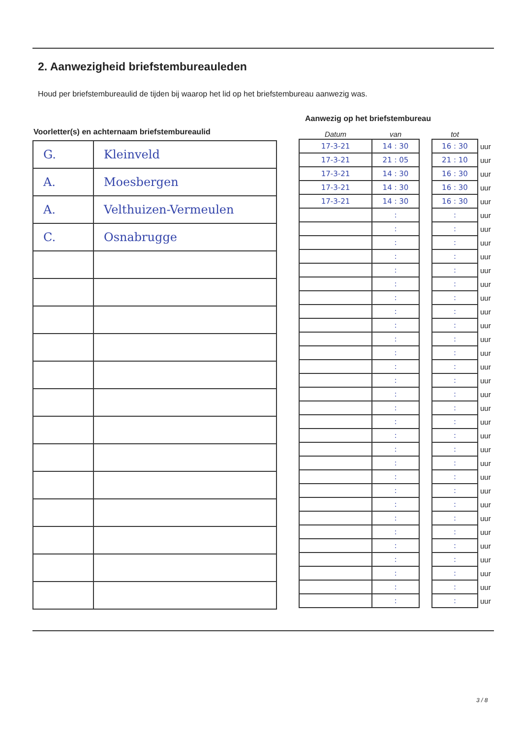2. Aanwezigheid briefstembureauleden
Houd per briefstembureaulid de tijden bij waarop het lid op het briefstembureau aanwezig was.
Aanwezig op het briefstembureau
Voorletter(s) en achternaam briefstembureaulid
| G. | Kleinveld |
| A. | Moesbergen |
| A. | Velthuizen-Vermeulen |
| C. | Osnabrugge |
| Datum | van | | tot | |
| --- | --- | --- | --- | --- |
| 17-3-21 | 14 : 30 | | 16 : 30 | uur |
| 17-3-21 | 21 : 05 | | 21 : 10 | uur |
| 17-3-21 | 14 : 30 | | 16 : 30 | uur |
| 17-3-21 | 14 : 30 | | 16 : 30 | uur |
| 17-3-21 | 14 : 30 | | 16 : 30 | uur |
| | : | | : | uur |
| | : | | : | uur |
| | : | | : | uur |
| | : | | : | uur |
| | : | | : | uur |
| | : | | : | uur |
| | : | | : | uur |
| | : | | : | uur |
| | : | | : | uur |
| | : | | : | uur |
| | : | | : | uur |
| | : | | : | uur |
| | : | | : | uur |
| | : | | : | uur |
| | : | | : | uur |
| | : | | : | uur |
| | : | | : | uur |
| | : | | : | uur |
| | : | | : | uur |
| | : | | : | uur |
| | : | | : | uur |
| | : | | : | uur |
| | : | | : | uur |
| | : | | : | uur |
| | : | | : | uur |
| | : | | : | uur |
| | : | | : | uur |
| | : | | : | uur |
| | : | | : | uur |
3 / 8